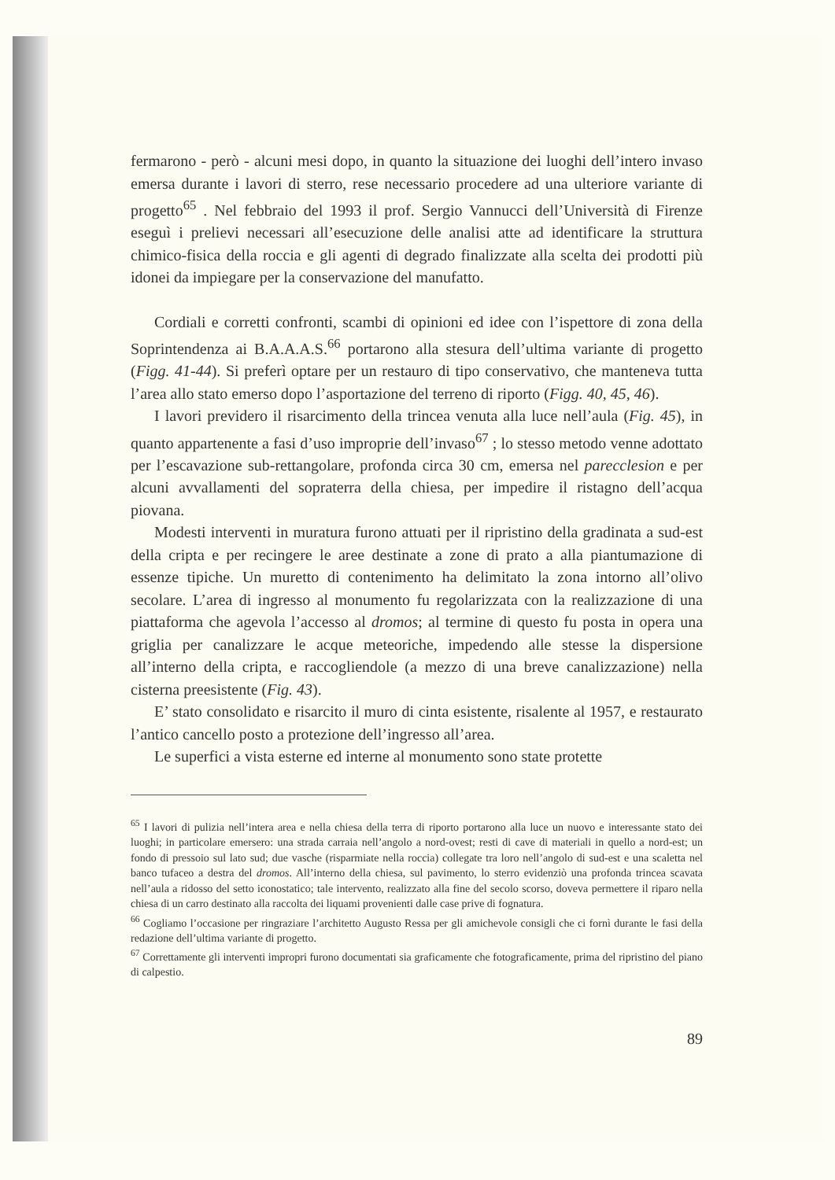fermarono - però - alcuni mesi dopo, in quanto la situazione dei luoghi dell’intero invaso emersa durante i lavori di sterro, rese necessario procedere ad una ulteriore variante di progetto<sup>65</sup> . Nel febbraio del 1993 il prof. Sergio Vannucci dell’Università di Firenze eseguì i prelievi necessari all’esecuzione delle analisi atte ad identificare la struttura chimico-fisica della roccia e gli agenti di degrado finalizzate alla scelta dei prodotti più idonei da impiegare per la conservazione del manufatto.
Cordiali e corretti confronti, scambi di opinioni ed idee con l’ispettore di zona della Soprintendenza ai B.A.A.A.S.<sup>66</sup> portarono alla stesura dell’ultima variante di progetto (Figg. 41-44). Si preferì optare per un restauro di tipo conservativo, che manteneva tutta l’area allo stato emerso dopo l’asportazione del terreno di riporto (Figg. 40, 45, 46).
I lavori previdero il risarcimento della trincea venuta alla luce nell’aula (Fig. 45), in quanto appartenente a fasi d’uso improprie dell’invaso<sup>67</sup> ; lo stesso metodo venne adottato per l’escavazione sub-rettangolare, profonda circa 30 cm, emersa nel parecclesion e per alcuni avvallamenti del sopraterra della chiesa, per impedire il ristagno dell’acqua piovana.
Modesti interventi in muratura furono attuati per il ripristino della gradinata a sud-est della cripta e per recingere le aree destinate a zone di prato a alla piantumazione di essenze tipiche. Un muretto di contenimento ha delimitato la zona intorno all’olivo secolare. L’area di ingresso al monumento fu regolarizzata con la realizzazione di una piattaforma che agevola l’accesso al dromos; al termine di questo fu posta in opera una griglia per canalizzare le acque meteoriche, impedendo alle stesse la dispersione all’interno della cripta, e raccogliendole (a mezzo di una breve canalizzazione) nella cisterna preesistente (Fig. 43).
E’ stato consolidato e risarcito il muro di cinta esistente, risalente al 1957, e restaurato l’antico cancello posto a protezione dell’ingresso all’area.
Le superfici a vista esterne ed interne al monumento sono state protette
<sup>65</sup> I lavori di pulizia nell’intera area e nella chiesa della terra di riporto portarono alla luce un nuovo e interessante stato dei luoghi; in particolare emersero: una strada carraia nell’angolo a nord-ovest; resti di cave di materiali in quello a nord-est; un fondo di pressoio sul lato sud; due vasche (risparmiate nella roccia) collegate tra loro nell’angolo di sud-est e una scaletta nel banco tufaceo a destra del dromos. All’interno della chiesa, sul pavimento, lo sterro evidenziò una profonda trincea scavata nell’aula a ridosso del setto iconostatico; tale intervento, realizzato alla fine del secolo scorso, doveva permettere il riparo nella chiesa di un carro destinato alla raccolta dei liquami provenienti dalle case prive di fognatura.
<sup>66</sup> Cogliamo l’occasione per ringraziare l’architetto Augusto Ressa per gli amichevole consigli che ci fornì durante le fasi della redazione dell’ultima variante di progetto.
<sup>67</sup> Correttamente gli interventi impropri furono documentati sia graficamente che fotograficamente, prima del ripristino del piano di calpestio.
89